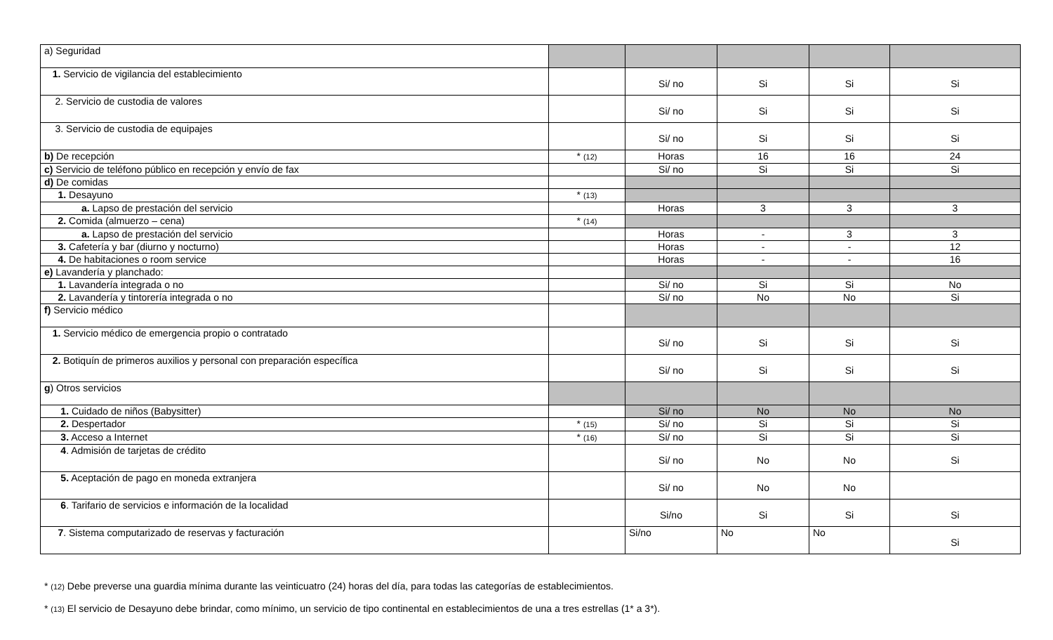| a) Seguridad | | | | | |
| 1. Servicio de vigilancia del establecimiento | | Si/ no | Si | Si | Si |
| 2. Servicio de custodia de valores | | Si/ no | Si | Si | Si |
| 3. Servicio de custodia de equipajes | | Si/ no | Si | Si | Si |
| b) De recepción | * (12) | Horas | 16 | 16 | 24 |
| c) Servicio de teléfono público en recepción y envío de fax | | Si/ no | Si | Si | Si |
| d) De comidas | | | | | |
| 1. Desayuno | * (13) | | | | |
| a. Lapso de prestación del servicio | | Horas | 3 | 3 | 3 |
| 2. Comida (almuerzo – cena) | * (14) | | | | |
| a. Lapso de prestación del servicio | | Horas | - | 3 | 3 |
| 3. Cafetería y bar (diurno y nocturno) | | Horas | - | - | 12 |
| 4. De habitaciones o room service | | Horas | - | - | 16 |
| e) Lavandería y planchado: | | | | | |
| 1. Lavandería integrada o no | | Si/ no | Si | Si | No |
| 2. Lavandería y tintorería integrada o no | | Si/ no | No | No | Si |
| f) Servicio médico | | | | | |
| 1. Servicio médico de emergencia propio o contratado | | Si/ no | Si | Si | Si |
| 2. Botiquín de primeros auxilios y personal con preparación específica | | Si/ no | Si | Si | Si |
| g ) Otros servicios | | | | | |
| 1. Cuidado de niños (Babysitter) | | Si/ no | No | No | No |
| 2. Despertador | * (15) | Si/ no | Si | Si | Si |
| 3. Acceso a Internet | * (16) | Si/ no | Si | Si | Si |
| 4 . Admisión de tarjetas de crédito | | Si/ no | No | No | Si |
| 5. Aceptación de pago en moneda extranjera | | Si/ no | No | No | |
| 6 . Tarifario de servicios e información de la localidad | | Si/no | Si | Si | Si |
| 7 . Sistema computarizado de reservas y facturación | | Si/no | No | No | Si |
* (12) Debe preverse una guardia mínima durante las veinticuatro (24) horas del día, para todas las categorías de establecimientos.
* (13) El servicio de Desayuno debe brindar, como mínimo, un servicio de tipo continental en establecimientos de una a tres estrellas (1* a 3*).